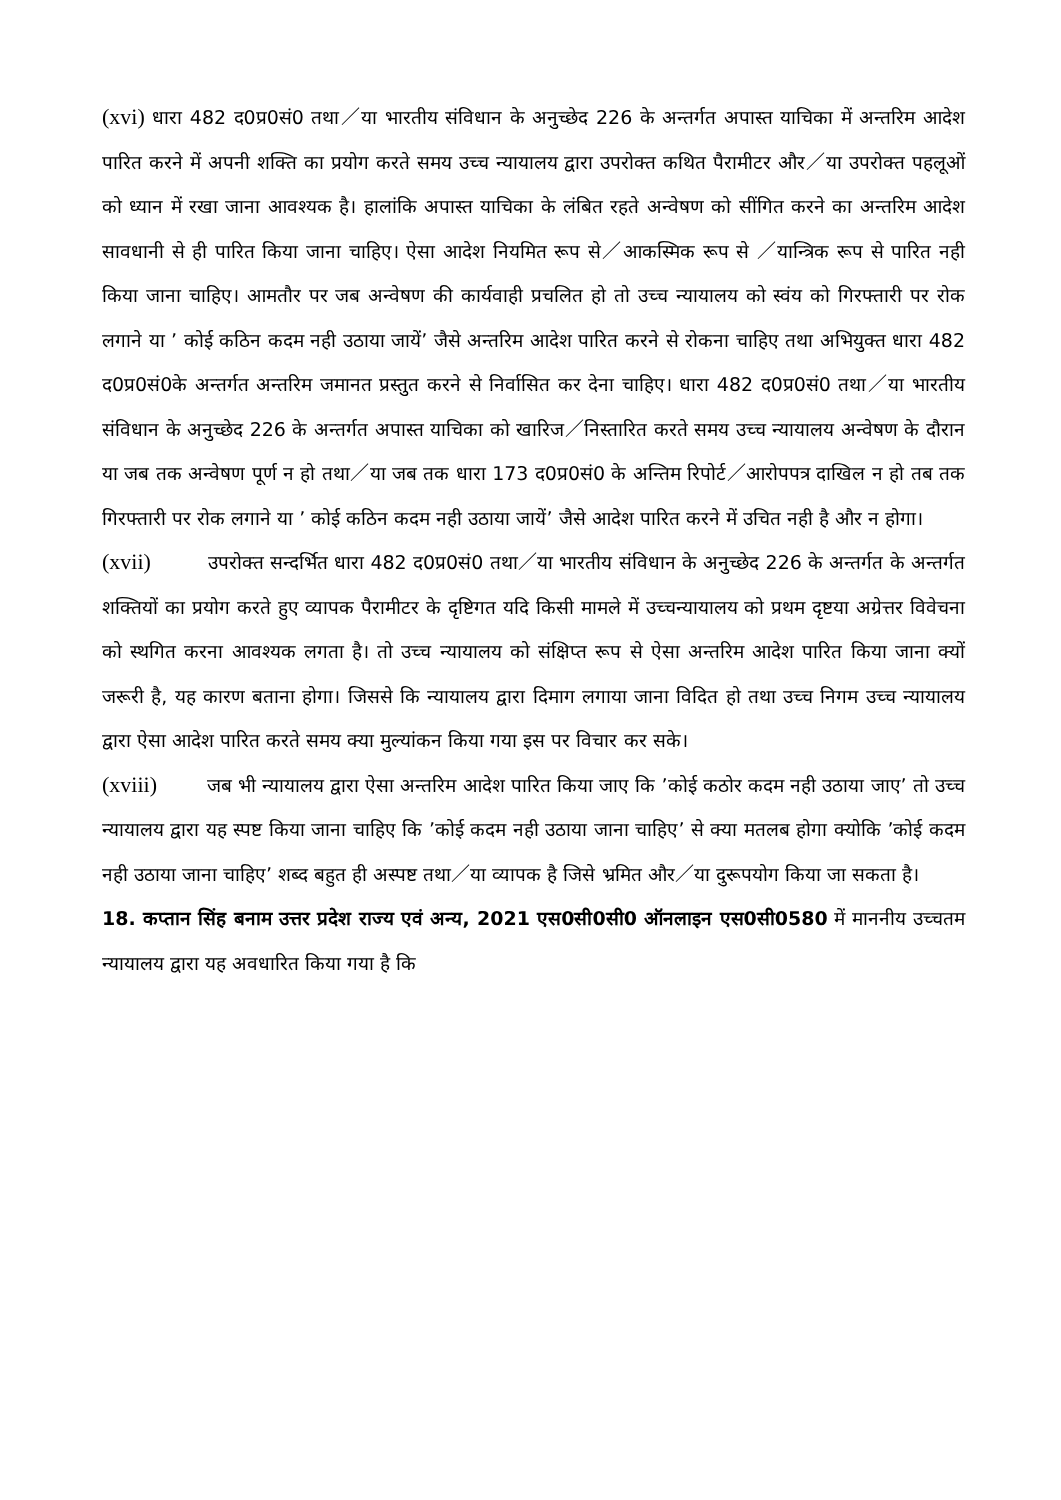(xvi) धारा 482 द0प्र0सं0 तथा／या भारतीय संविधान के अनुच्छेद 226 के अन्तर्गत अपास्त याचिका में अन्तरिम आदेश पारित करने में अपनी शक्ति का प्रयोग करते समय उच्च न्यायालय द्वारा उपरोक्त कथित पैरामीटर और／या उपरोक्त पहलूओं को ध्यान में रखा जाना आवश्यक है। हालांकि अपास्त याचिका के लंबित रहते अन्वेषण को सींगित करने का अन्तरिम आदेश सावधानी से ही पारित किया जाना चाहिए। ऐसा आदेश नियमित रूप से／आकस्मिक रूप से ／यान्त्रिक रूप से पारित नही किया जाना चाहिए। आमतौर पर जब अन्वेषण की कार्यवाही प्रचलित हो तो उच्च न्यायालय को स्वंय को गिरफ्तारी पर रोक लगाने या ’ कोई कठिन कदम नही उठाया जायें’ जैसे अन्तरिम आदेश पारित करने से रोकना चाहिए तथा अभियुक्त धारा 482 द0प्र0सं0के अन्तर्गत अन्तरिम जमानत प्रस्तुत करने से निर्वासित कर देना चाहिए। धारा 482 द0प्र0सं0 तथा／या भारतीय संविधान के अनुच्छेद 226 के अन्तर्गत अपास्त याचिका को खारिज／निस्तारित करते समय उच्च न्यायालय अन्वेषण के दौरान या जब तक अन्वेषण पूर्ण न हो तथा／या जब तक धारा 173 द0प्र0सं0 के अन्तिम रिपोर्ट／आरोपपत्र दाखिल न हो तब तक गिरफ्तारी पर रोक लगाने या ’ कोई कठिन कदम नही उठाया जायें’ जैसे आदेश पारित करने में उचित नही है और न होगा।
(xvii) उपरोक्त सन्दर्भित धारा 482 द0प्र0सं0 तथा／या भारतीय संविधान के अनुच्छेद 226 के अन्तर्गत के अन्तर्गत शक्तियों का प्रयोग करते हुए व्यापक पैरामीटर के दृष्टिगत यदि किसी मामले में उच्चन्यायालय को प्रथम दृष्टया अग्रेत्तर विवेचना को स्थगित करना आवश्यक लगता है। तो उच्च न्यायालय को संक्षिप्त रूप से ऐसा अन्तरिम आदेश पारित किया जाना क्यों जरूरी है, यह कारण बताना होगा। जिससे कि न्यायालय द्वारा दिमाग लगाया जाना विदित हो तथा उच्च निगम उच्च न्यायालय द्वारा ऐसा आदेश पारित करते समय क्या मुल्यांकन किया गया इस पर विचार कर सके।
(xviii) जब भी न्यायालय द्वारा ऐसा अन्तरिम आदेश पारित किया जाए कि ’कोई कठोर कदम नही उठाया जाए’ तो उच्च न्यायालय द्वारा यह स्पष्ट किया जाना चाहिए कि ’कोई कदम नही उठाया जाना चाहिए’ से क्या मतलब होगा क्योकि ’कोई कदम नही उठाया जाना चाहिए’ शब्द बहुत ही अस्पष्ट तथा／या व्यापक है जिसे भ्रमित और／या दुरूपयोग किया जा सकता है।
18. कप्तान सिंह बनाम उत्तर प्रदेश राज्य एवं अन्य, 2021 एस0सी0सी0 ऑनलाइन एस0सी0580 में माननीय उच्चतम न्यायालय द्वारा यह अवधारित किया गया है कि